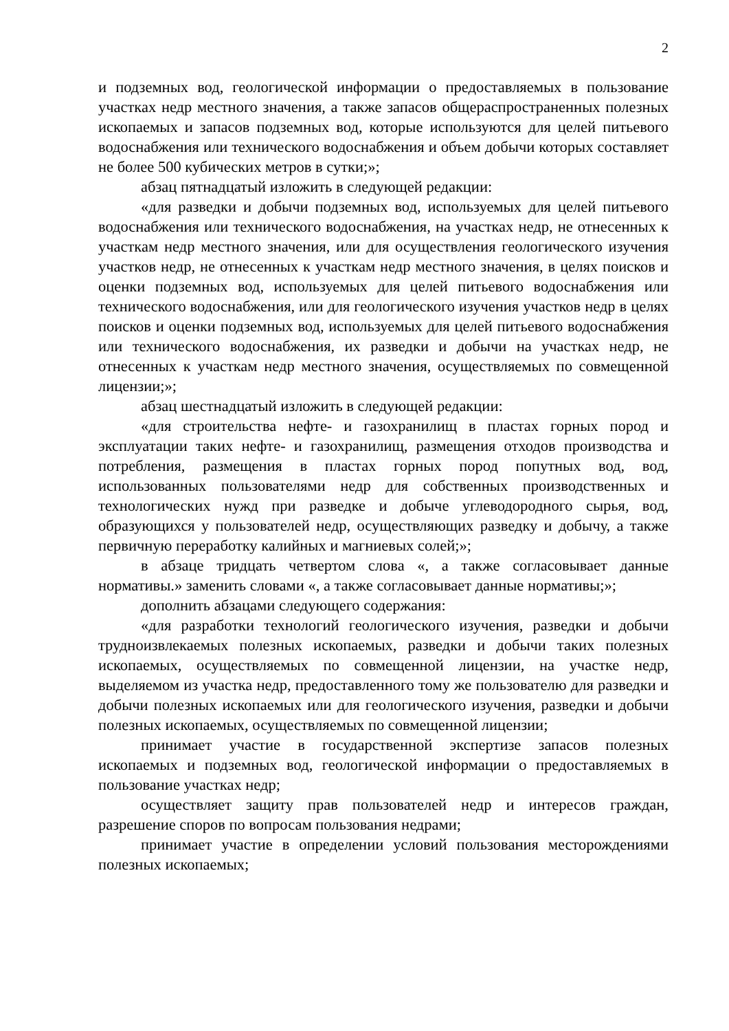2
и подземных вод, геологической информации о предоставляемых в пользование участках недр местного значения, а также запасов общераспространенных полезных ископаемых и запасов подземных вод, которые используются для целей питьевого водоснабжения или технического водоснабжения и объем добычи которых составляет не более 500 кубических метров в сутки;»;
абзац пятнадцатый изложить в следующей редакции:
«для разведки и добычи подземных вод, используемых для целей питьевого водоснабжения или технического водоснабжения, на участках недр, не отнесенных к участкам недр местного значения, или для осуществления геологического изучения участков недр, не отнесенных к участкам недр местного значения, в целях поисков и оценки подземных вод, используемых для целей питьевого водоснабжения или технического водоснабжения, или для геологического изучения участков недр в целях поисков и оценки подземных вод, используемых для целей питьевого водоснабжения или технического водоснабжения, их разведки и добычи на участках недр, не отнесенных к участкам недр местного значения, осуществляемых по совмещенной лицензии;»;
абзац шестнадцатый изложить в следующей редакции:
«для строительства нефте- и газохранилищ в пластах горных пород и эксплуатации таких нефте- и газохранилищ, размещения отходов производства и потребления, размещения в пластах горных пород попутных вод, вод, использованных пользователями недр для собственных производственных и технологических нужд при разведке и добыче углеводородного сырья, вод, образующихся у пользователей недр, осуществляющих разведку и добычу, а также первичную переработку калийных и магниевых солей;»;
в абзаце тридцать четвертом слова «, а также согласовывает данные нормативы.» заменить словами «, а также согласовывает данные нормативы;»;
дополнить абзацами следующего содержания:
«для разработки технологий геологического изучения, разведки и добычи трудноизвлекаемых полезных ископаемых, разведки и добычи таких полезных ископаемых, осуществляемых по совмещенной лицензии, на участке недр, выделяемом из участка недр, предоставленного тому же пользователю для разведки и добычи полезных ископаемых или для геологического изучения, разведки и добычи полезных ископаемых, осуществляемых по совмещенной лицензии;
принимает участие в государственной экспертизе запасов полезных ископаемых и подземных вод, геологической информации о предоставляемых в пользование участках недр;
осуществляет защиту прав пользователей недр и интересов граждан, разрешение споров по вопросам пользования недрами;
принимает участие в определении условий пользования месторождениями полезных ископаемых;